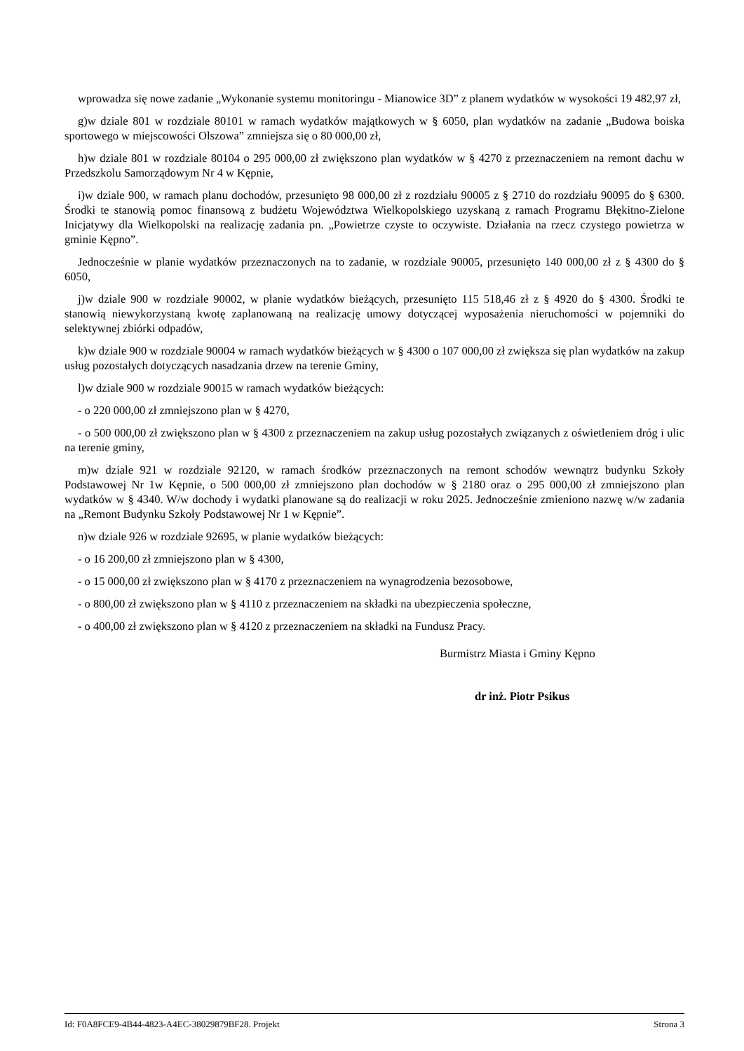wprowadza się nowe zadanie „Wykonanie systemu monitoringu - Mianowice 3D” z planem wydatków w wysokości 19 482,97 zł,
g)w dziale 801 w rozdziale 80101 w ramach wydatków majątkowych w § 6050, plan wydatków na zadanie „Budowa boiska sportowego w miejscowości Olszowa” zmniejsza się o 80 000,00 zł,
h)w dziale 801 w rozdziale 80104 o 295 000,00 zł zwiększono plan wydatków w § 4270 z przeznaczeniem na remont dachu w Przedszkolu Samorządowym Nr 4 w Kępnie,
i)w dziale 900, w ramach planu dochodów, przesunięto 98 000,00 zł z rozdziału 90005 z § 2710 do rozdziału 90095 do § 6300. Środki te stanowią pomoc finansową z budżetu Województwa Wielkopolskiego uzyskaną z ramach Programu Błękitno-Zielone Inicjatywy dla Wielkopolski na realizację zadania pn. „Powietrze czyste to oczywiste. Działania na rzecz czystego powietrza w gminie Kępno”.
Jednocześnie w planie wydatków przeznaczonych na to zadanie, w rozdziale 90005, przesunięto 140 000,00 zł z § 4300 do § 6050,
j)w dziale 900 w rozdziale 90002, w planie wydatków bieżących, przesunięto 115 518,46 zł z § 4920 do § 4300. Środki te stanowią niewykorzystaną kwotę zaplanowaną na realizację umowy dotyczącej wyposażenia nieruchomości w pojemniki do selektywnej zbiórki odpadów,
k)w dziale 900 w rozdziale 90004 w ramach wydatków bieżących w § 4300 o 107 000,00 zł zwiększa się plan wydatków na zakup usług pozostałych dotyczących nasadzania drzew na terenie Gminy,
l)w dziale 900 w rozdziale 90015 w ramach wydatków bieżących:
- o 220 000,00 zł zmniejszono plan w § 4270,
- o 500 000,00 zł zwiększono plan w § 4300 z przeznaczeniem na zakup usług pozostałych związanych z oświetleniem dróg i ulic na terenie gminy,
m)w dziale 921 w rozdziale 92120, w ramach środków przeznaczonych na remont schodów wewnątrz budynku Szkoły Podstawowej Nr 1w Kępnie, o 500 000,00 zł zmniejszono plan dochodów w § 2180 oraz o 295 000,00 zł zmniejszono plan wydatków w § 4340. W/w dochody i wydatki planowane są do realizacji w roku 2025. Jednocześnie zmieniono nazwę w/w zadania na „Remont Budynku Szkoły Podstawowej Nr 1 w Kępnie”.
n)w dziale 926 w rozdziale 92695, w planie wydatków bieżących:
- o 16 200,00 zł zmniejszono plan w § 4300,
- o 15 000,00 zł zwiększono plan w § 4170 z przeznaczeniem na wynagrodzenia bezosobowe,
- o 800,00 zł zwiększono plan w § 4110 z przeznaczeniem na składki na ubezpieczenia społeczne,
- o 400,00 zł zwiększono plan w § 4120 z przeznaczeniem na składki na Fundusz Pracy.
Burmistrz Miasta i Gminy Kępno
dr inż. Piotr Psikus
Id: F0A8FCE9-4B44-4823-A4EC-38029879BF28. Projekt Strona 3